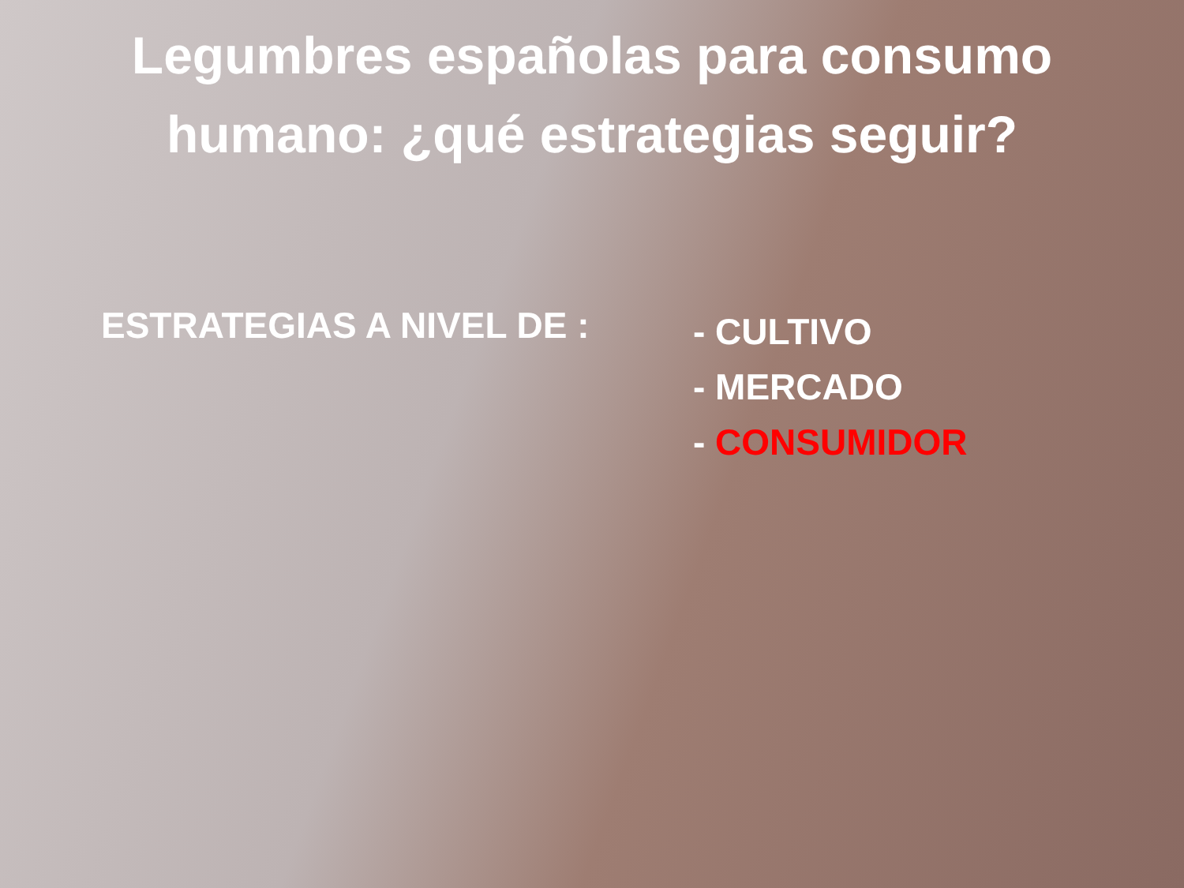Legumbres españolas para consumo humano: ¿qué estrategias seguir?
ESTRATEGIAS A NIVEL DE :
- CULTIVO
- MERCADO
- CONSUMIDOR